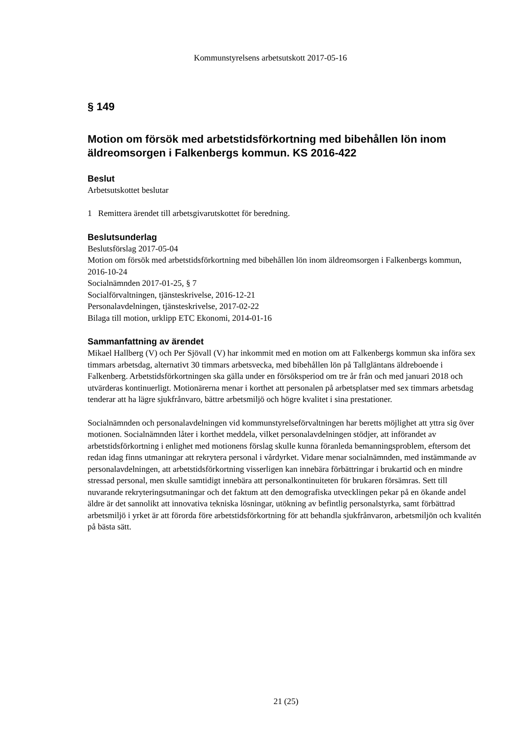Kommunstyrelsens arbetsutskott 2017-05-16
§ 149
Motion om försök med arbetstidsförkortning med bibehållen lön inom äldreomsorgen i Falkenbergs kommun. KS 2016-422
Beslut
Arbetsutskottet beslutar
1 Remittera ärendet till arbetsgivarutskottet för beredning.
Beslutsunderlag
Beslutsförslag 2017-05-04
Motion om försök med arbetstidsförkortning med bibehållen lön inom äldreomsorgen i Falkenbergs kommun, 2016-10-24
Socialnämnden 2017-01-25, § 7
Socialförvaltningen, tjänsteskrivelse, 2016-12-21
Personalavdelningen, tjänsteskrivelse, 2017-02-22
Bilaga till motion, urklipp ETC Ekonomi, 2014-01-16
Sammanfattning av ärendet
Mikael Hallberg (V) och Per Sjövall (V) har inkommit med en motion om att Falkenbergs kommun ska införa sex timmars arbetsdag, alternativt 30 timmars arbetsvecka, med bibehållen lön på Tallgläntans äldreboende i Falkenberg. Arbetstidsförkortningen ska gälla under en försöksperiod om tre år från och med januari 2018 och utvärderas kontinuerligt. Motionärerna menar i korthet att personalen på arbetsplatser med sex timmars arbetsdag tenderar att ha lägre sjukfrånvaro, bättre arbetsmiljö och högre kvalitet i sina prestationer.
Socialnämnden och personalavdelningen vid kommunstyrelseförvaltningen har beretts möjlighet att yttra sig över motionen. Socialnämnden låter i korthet meddela, vilket personalavdelningen stödjer, att införandet av arbetstidsförkortning i enlighet med motionens förslag skulle kunna föranleda bemanningsproblem, eftersom det redan idag finns utmaningar att rekrytera personal i vårdyrket. Vidare menar socialnämnden, med instämmande av personalavdelningen, att arbetstidsförkortning visserligen kan innebära förbättringar i brukartid och en mindre stressad personal, men skulle samtidigt innebära att personalkontinuiteten för brukaren försämras. Sett till nuvarande rekryteringsutmaningar och det faktum att den demografiska utvecklingen pekar på en ökande andel äldre är det sannolikt att innovativa tekniska lösningar, utökning av befintlig personalstyrka, samt förbättrad arbetsmiljö i yrket är att förorda före arbetstidsförkortning för att behandla sjukfrånvaron, arbetsmiljön och kvalitén på bästa sätt.
21 (25)